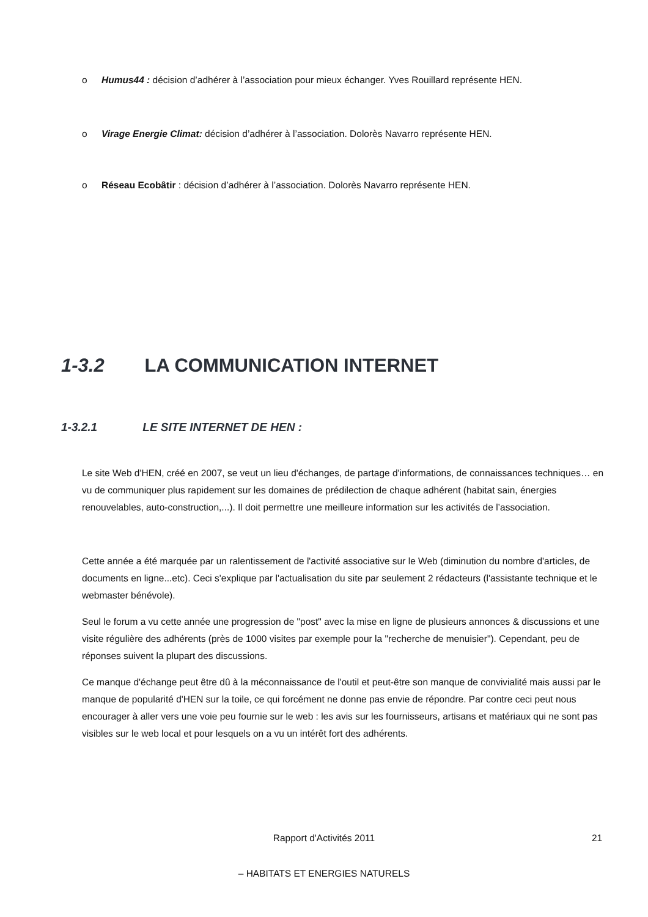o Humus44 : décision d’adhérer à l’association pour mieux échanger. Yves Rouillard représente HEN.
o Virage Energie Climat: décision d’adhérer à l’association. Dolorès Navarro représente HEN.
o Réseau Ecobâtir : décision d’adhérer à l’association. Dolorès Navarro représente HEN.
1-3.2 LA COMMUNICATION INTERNET
1-3.2.1 LE SITE INTERNET DE HEN :
Le site Web d'HEN, créé en 2007, se veut un lieu d'échanges, de partage d'informations, de connaissances techniques… en vu de communiquer plus rapidement sur les domaines de prédilection de chaque adhérent (habitat sain, énergies renouvelables, auto-construction,...). Il doit permettre une meilleure information sur les activités de l’association.
Cette année a été marquée par un ralentissement de l'activité associative sur le Web (diminution du nombre d'articles, de documents en ligne...etc). Ceci s'explique par l'actualisation du site par seulement 2 rédacteurs (l'assistante technique et le webmaster bénévole).
Seul le forum a vu cette année une progression de "post" avec la mise en ligne de plusieurs annonces & discussions et une visite régulière des adhérents (près de 1000 visites par exemple pour la "recherche de menuisier"). Cependant, peu de réponses suivent la plupart des discussions.
Ce manque d'échange peut être dû à la méconnaissance de l'outil et peut-être son manque de convivialité mais aussi par le manque de popularité d'HEN sur la toile, ce qui forcément ne donne pas envie de répondre. Par contre ceci peut nous encourager à aller vers une voie peu fournie sur le web : les avis sur les fournisseurs, artisans et matériaux qui ne sont pas visibles sur le web local et pour lesquels on a vu un intérêt fort des adhérents.
Rapport d'Activités 2011 21
– HABITATS ET ENERGIES NATURELS